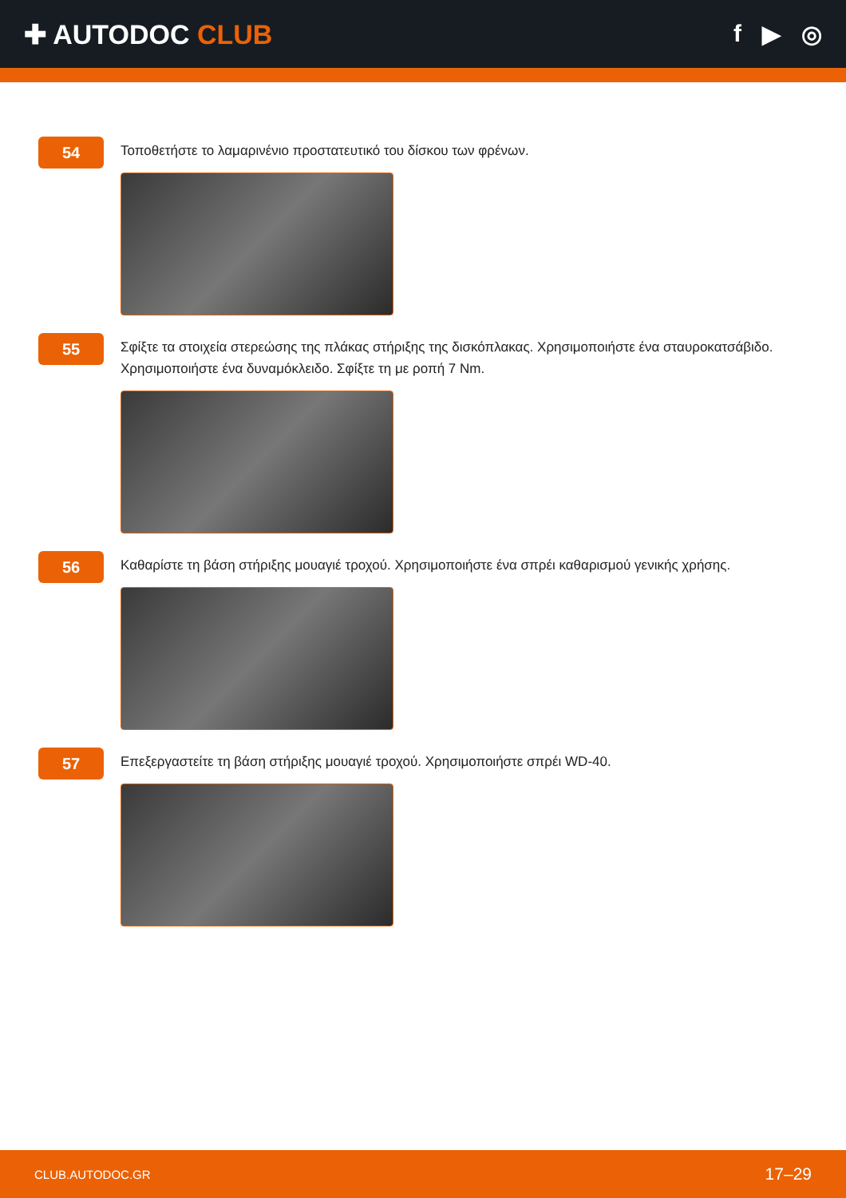✚ AUTODOC CLUB f ▶ ◎
54
Τοποθετήστε το λαμαρινένιο προστατευτικό του δίσκου των φρένων.
55
Σφίξτε τα στοιχεία στερεώσης της πλάκας στήριξης της δισκόπλακας. Χρησιμοποιήστε ένα σταυροκατσάβιδο. Χρησιμοποιήστε ένα δυναμόκλειδο. Σφίξτε τη με ροπή 7 Nm.
56
Καθαρίστε τη βάση στήριξης μουαγιέ τροχού. Χρησιμοποιήστε ένα σπρέι καθαρισμού γενικής χρήσης.
57
Επεξεργαστείτε τη βάση στήριξης μουαγιέ τροχού. Χρησιμοποιήστε σπρέι WD-40.
CLUB.AUTODOC.GR 17–29